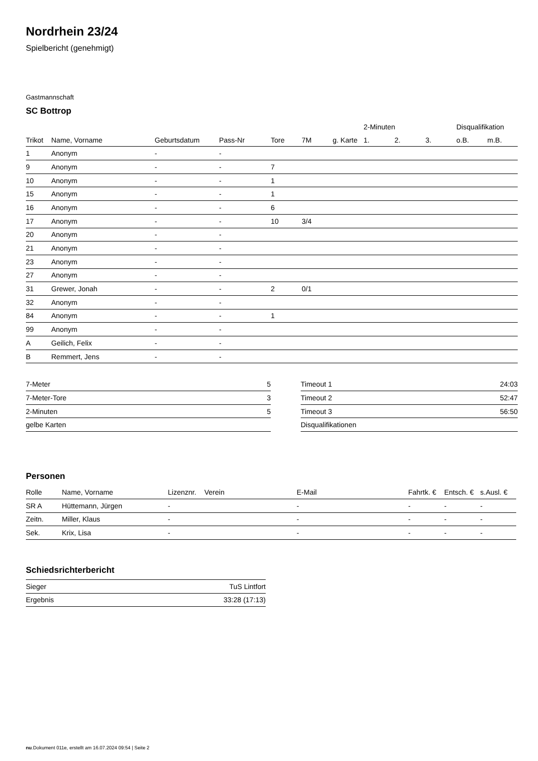Nordrhein 23/24
Spielbericht (genehmigt)
Gastmannschaft
SC Bottrop
| | | | | | | | 2-Minuten | | | Disqualifikation | |
| --- | --- | --- | --- | --- | --- | --- | --- | --- | --- | --- | --- |
| Trikot | Name, Vorname | Geburtsdatum | Pass-Nr | Tore | 7M | g. Karte | 1. | 2. | 3. | o.B. | m.B. |
| 1 | Anonym | - | - | | | | | | | | |
| 9 | Anonym | - | - | 7 | | | | | | | |
| 10 | Anonym | - | - | 1 | | | | | | | |
| 15 | Anonym | - | - | 1 | | | | | | | |
| 16 | Anonym | - | - | 6 | | | | | | | |
| 17 | Anonym | - | - | 10 | 3/4 | | | | | | |
| 20 | Anonym | - | - | | | | | | | | |
| 21 | Anonym | - | - | | | | | | | | |
| 23 | Anonym | - | - | | | | | | | | |
| 27 | Anonym | - | - | | | | | | | | |
| 31 | Grewer, Jonah | - | - | 2 | 0/1 | | | | | | |
| 32 | Anonym | - | - | | | | | | | | |
| 84 | Anonym | - | - | 1 | | | | | | | |
| 99 | Anonym | - | - | | | | | | | | |
| A | Geilich, Felix | - | - | | | | | | | | |
| B | Remmert, Jens | - | - | | | | | | | | |
| 7-Meter | 5 |
| 7-Meter-Tore | 3 |
| 2-Minuten | 5 |
| gelbe Karten | |
| Timeout 1 | 24:03 |
| Timeout 2 | 52:47 |
| Timeout 3 | 56:50 |
| Disqualifikationen | |
Personen
| Rolle | Name, Vorname | Lizenznr. | Verein | E-Mail | Fahrtk. € | Entsch. € | s.Ausl. € |
| --- | --- | --- | --- | --- | --- | --- | --- |
| SR A | Hüttemann, Jürgen | - | | - | - | - | - |
| Zeitn. | Miller, Klaus | - | | - | - | - | - |
| Sek. | Krix, Lisa | - | | - | - | - | - |
Schiedsrichterbericht
| Sieger | TuS Lintfort |
| Ergebnis | 33:28 (17:13) |
nu.Dokument 011e, erstellt am 16.07.2024 09:54 | Seite 2